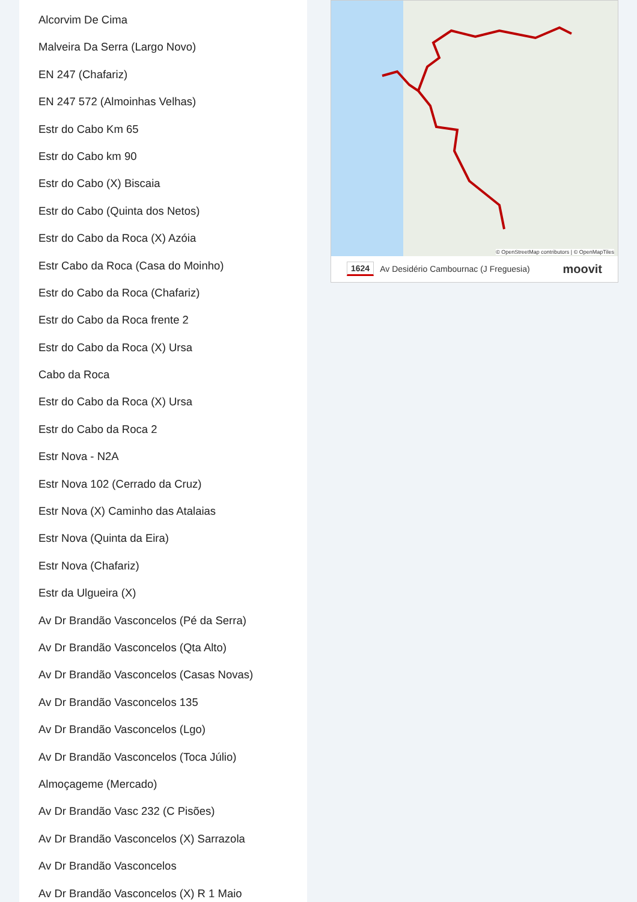Alcorvim De Cima
Malveira Da Serra (Largo Novo)
EN 247 (Chafariz)
EN 247 572 (Almoinhas Velhas)
Estr do Cabo Km 65
Estr do Cabo km 90
Estr do Cabo (X) Biscaia
Estr do Cabo (Quinta dos Netos)
Estr do Cabo da Roca (X) Azóia
Estr Cabo da Roca (Casa do Moinho)
Estr do Cabo da Roca (Chafariz)
Estr do Cabo da Roca frente 2
Estr do Cabo da Roca (X) Ursa
Cabo da Roca
Estr do Cabo da Roca (X) Ursa
Estr do Cabo da Roca 2
Estr Nova - N2A
Estr Nova 102 (Cerrado da Cruz)
Estr Nova (X) Caminho das Atalaias
Estr Nova (Quinta da Eira)
Estr Nova (Chafariz)
Estr da Ulgueira (X)
Av Dr Brandão Vasconcelos (Pé da Serra)
Av Dr Brandão Vasconcelos (Qta Alto)
Av Dr Brandão Vasconcelos (Casas Novas)
Av Dr Brandão Vasconcelos 135
Av Dr Brandão Vasconcelos (Lgo)
Av Dr Brandão Vasconcelos (Toca Júlio)
Almoçageme (Mercado)
Av Dr Brandão Vasc 232 (C Pisões)
Av Dr Brandão Vasconcelos (X) Sarrazola
Av Dr Brandão Vasconcelos
Av Dr Brandão Vasconcelos (X) R 1 Maio
© OpenStreetMap contributors | © OpenMapTiles
1624 Av Desidério Cambournac (J Freguesia) moovit